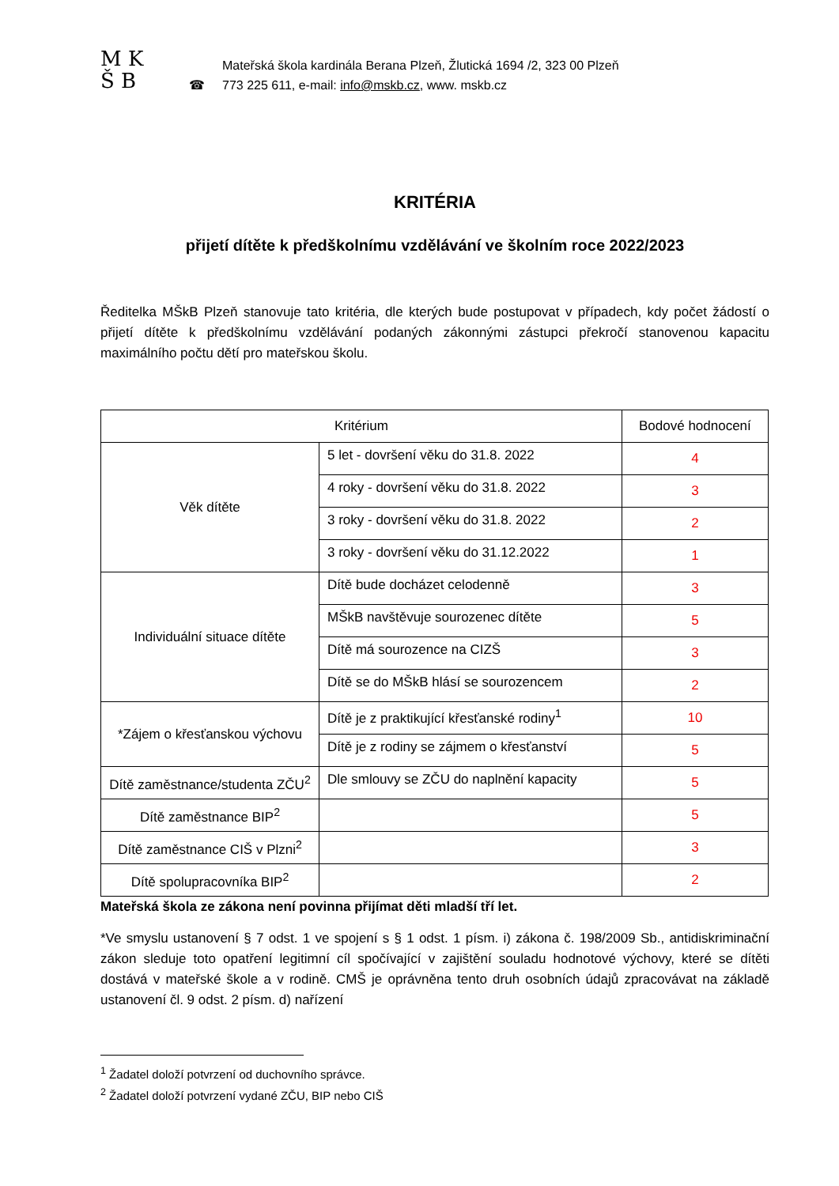M K
Š B
☎
Mateřská škola kardinála Berana Plzeň, Žlutická 1694 /2, 323 00 Plzeň
773 225 611, e-mail: info@mskb.cz, www. mskb.cz
KRITÉRIA
přijetí dítěte k předškolnímu vzdělávání ve školním roce 2022/2023
Ředitelka MŠkB Plzeň stanovuje tato kritéria, dle kterých bude postupovat v případech, kdy počet žádostí o přijetí dítěte k předškolnímu vzdělávání podaných zákonnými zástupci překročí stanovenou kapacitu maximálního počtu dětí pro mateřskou školu.
| Kritérium | | Bodové hodnocení |
| --- | --- | --- |
| Věk dítěte | 5 let - dovršení věku do 31.8. 2022 | 4 |
| | 4 roky - dovršení věku do 31.8. 2022 | 3 |
| | 3 roky - dovršení věku do 31.8. 2022 | 2 |
| | 3 roky - dovršení věku do 31.12.2022 | 1 |
| Individuální situace dítěte | Dítě bude docházet celodenně | 3 |
| | MŠkB navštěvuje sourozenec dítěte | 5 |
| | Dítě má sourozence na CIZŠ | 3 |
| | Dítě se do MŠkB hlásí se sourozencem | 2 |
| *Zájem o křesťanskou výchovu | Dítě je z praktikující křesťanské rodiny<sup>1</sup> | 10 |
| | Dítě je z rodiny se zájmem o křesťanství | 5 |
| Dítě zaměstnance/studenta ZČU<sup>2</sup> | Dle smlouvy se ZČU do naplnění kapacity | 5 |
| Dítě zaměstnance BIP<sup>2</sup> | | 5 |
| Dítě zaměstnance CIŠ v Plzni<sup>2</sup> | | 3 |
| Dítě spolupracovníka BIP<sup>2</sup> | | 2 |
Mateřská škola ze zákona není povinna přijímat děti mladší tří let.
*Ve smyslu ustanovení § 7 odst. 1 ve spojení s § 1 odst. 1 písm. i) zákona č. 198/2009 Sb., antidiskriminační zákon sleduje toto opatření legitimní cíl spočívající v zajištění souladu hodnotové výchovy, které se dítěti dostává v mateřské škole a v rodině. CMŠ je oprávněna tento druh osobních údajů zpracovávat na základě ustanovení čl. 9 odst. 2 písm. d) nařízení
<sup>1</sup> Žadatel doloží potvrzení od duchovního správce.
<sup>2</sup> Žadatel doloží potvrzení vydané ZČU, BIP nebo CIŠ